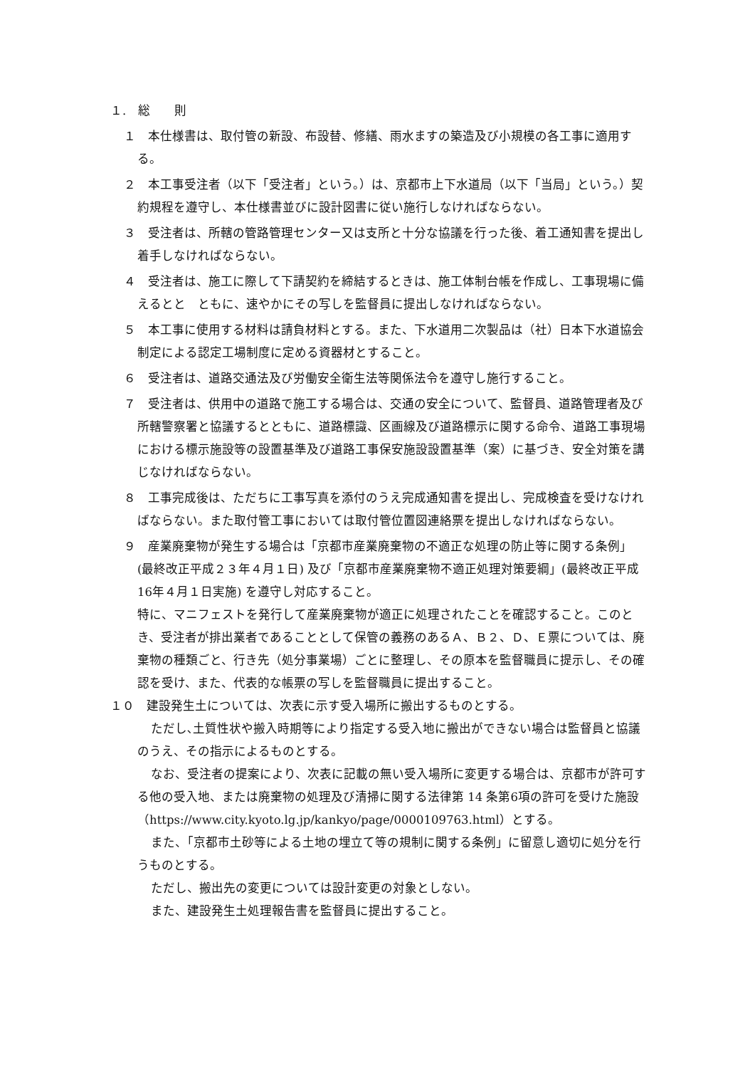１.　総　　則
１　本仕様書は、取付管の新設、布設替、修繕、雨水ますの築造及び小規模の各工事に適用する。
２　本工事受注者（以下「受注者」という。）は、京都市上下水道局（以下「当局」という。）契約規程を遵守し、本仕様書並びに設計図書に従い施行しなければならない。
３　受注者は、所轄の管路管理センター又は支所と十分な協議を行った後、着工通知書を提出し着手しなければならない。
４　受注者は、施工に際して下請契約を締結するときは、施工体制台帳を作成し、工事現場に備えるとと　ともに、速やかにその写しを監督員に提出しなければならない。
５　本工事に使用する材料は請負材料とする。また、下水道用二次製品は（社）日本下水道協会制定による認定工場制度に定める資器材とすること。
６　受注者は、道路交通法及び労働安全衛生法等関係法令を遵守し施行すること。
７　受注者は、供用中の道路で施工する場合は、交通の安全について、監督員、道路管理者及び所轄警察署と協議するとともに、道路標識、区画線及び道路標示に関する命令、道路工事現場における標示施設等の設置基準及び道路工事保安施設設置基準（案）に基づき、安全対策を講じなければならない。
８　工事完成後は、ただちに工事写真を添付のうえ完成通知書を提出し、完成検査を受けなければならない。また取付管工事においては取付管位置図連絡票を提出しなければならない。
９　産業廃棄物が発生する場合は「京都市産業廃棄物の不適正な処理の防止等に関する条例」(最終改正平成２３年４月１日) 及び「京都市産業廃棄物不適正処理対策要綱」(最終改正平成16年４月１日実施) を遵守し対応すること。
特に、マニフェストを発行して産業廃棄物が適正に処理されたことを確認すること。このとき、受注者が排出業者であることとして保管の義務のあるＡ、Ｂ２、Ｄ、Ｅ票については、廃棄物の種類ごと、行き先（処分事業場）ごとに整理し、その原本を監督職員に提示し、その確認を受け、また、代表的な帳票の写しを監督職員に提出すること。
１０　建設発生土については、次表に示す受入場所に搬出するものとする。
ただし､土質性状や搬入時期等により指定する受入地に搬出ができない場合は監督員と協議のうえ、その指示によるものとする。
なお、受注者の提案により、次表に記載の無い受入場所に変更する場合は、京都市が許可する他の受入地、または廃棄物の処理及び清掃に関する法律第 14 条第6項の許可を受けた施設
（https://www.city.kyoto.lg.jp/kankyo/page/0000109763.html）とする。
また、「京都市土砂等による土地の埋立て等の規制に関する条例」に留意し適切に処分を行うものとする。
ただし、搬出先の変更については設計変更の対象としない。
また、建設発生土処理報告書を監督員に提出すること。